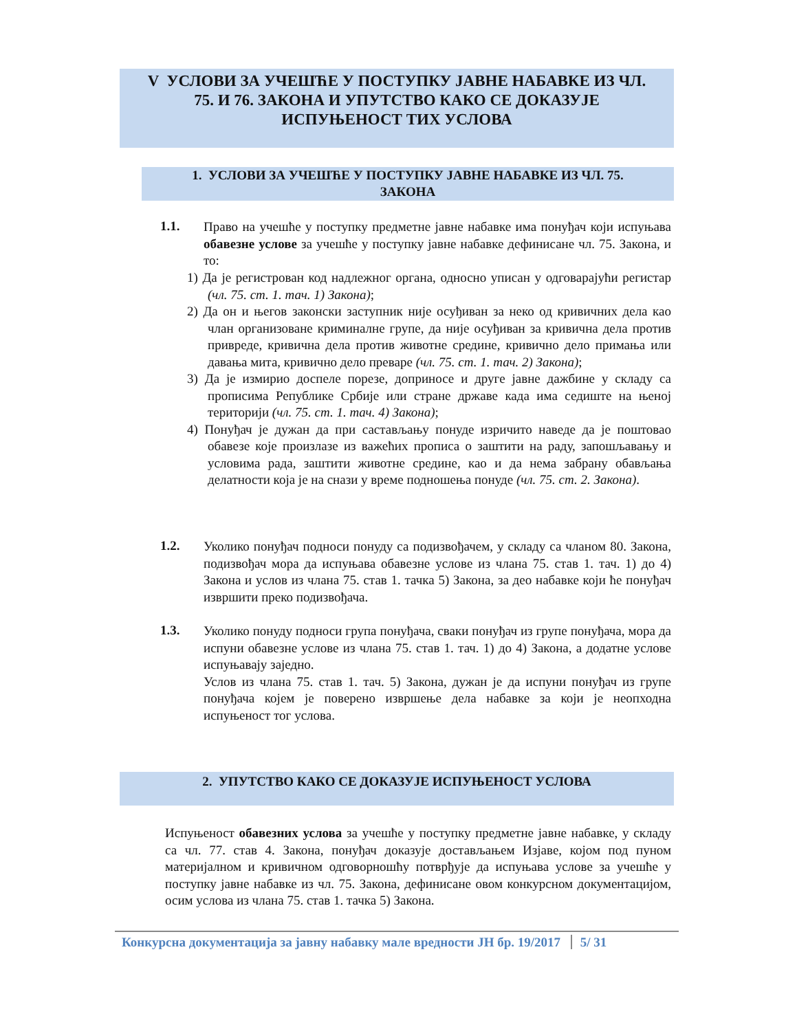V УСЛОВИ ЗА УЧЕШЋЕ У ПОСТУПКУ ЈАВНЕ НАБАВКЕ ИЗ ЧЛ.
75. И 76. ЗАКОНА И УПУТСТВО КАКО СЕ ДОКАЗУЈЕ
ИСПУЊЕНОСТ ТИХ УСЛОВА
1. УСЛОВИ ЗА УЧЕШЋЕ У ПОСТУПКУ ЈАВНЕ НАБАВКЕ ИЗ ЧЛ. 75.
ЗАКОНА
1.1.
Право на учешће у поступку предметне јавне набавке има понуђач који испуњава обавезне услове за учешће у поступку јавне набавке дефинисане чл. 75. Закона, и то:
1) Да је регистрован код надлежног органа, односно уписан у одговарајући регистар (чл. 75. ст. 1. тач. 1) Закона);
2) Да он и његов законски заступник није осуђиван за неко од кривичних дела као члан организоване криминалне групе, да није осуђиван за кривична дела против привреде, кривична дела против животне средине, кривично дело примања или давања мита, кривично дело преваре (чл. 75. ст. 1. тач. 2) Закона);
3) Да је измирио доспеле порезе, доприносе и друге јавне дажбине у складу са прописима Републике Србије или стране државе када има седиште на њеној територији (чл. 75. ст. 1. тач. 4) Закона);
4) Понуђач је дужан да при састављању понуде изричито наведе да је поштовао обавезе које произлазе из важећих прописа о заштити на раду, запошљавању и условима рада, заштити животне средине, као и да нема забрану обављања делатности која је на снази у време подношења понуде (чл. 75. ст. 2. Закона).
1.2.
Уколико понуђач подноси понуду са подизвођачем, у складу са чланом 80. Закона, подизвођач мора да испуњава обавезне услове из члана 75. став 1. тач. 1) до 4) Закона и услов из члана 75. став 1. тачка 5) Закона, за део набавке који ће понуђач извршити преко подизвођача.
1.3.
Уколико понуду подноси група понуђача, сваки понуђач из групе понуђача, мора да испуни обавезне услове из члана 75. став 1. тач. 1) до 4) Закона, а додатне услове испуњавају заједно.
Услов из члана 75. став 1. тач. 5) Закона, дужан је да испуни понуђач из групе понуђача којем је поверено извршење дела набавке за који је неопходна испуњеност тог услова.
2. УПУТСТВО КАКО СЕ ДОКАЗУЈЕ ИСПУЊЕНОСТ УСЛОВА
Испуњеност обавезних услова за учешће у поступку предметне јавне набавке, у складу са чл. 77. став 4. Закона, понуђач доказује достављањем Изјаве, којом под пуном материјалном и кривичном одговорношћу потврђује да испуњава услове за учешће у поступку јавне набавке из чл. 75. Закона, дефинисане овом конкурсном документацијом, осим услова из члана 75. став 1. тачка 5) Закона.
Конкурсна документација за јавну набавку мале вредности ЈН бр. 19/2017 5/ 31